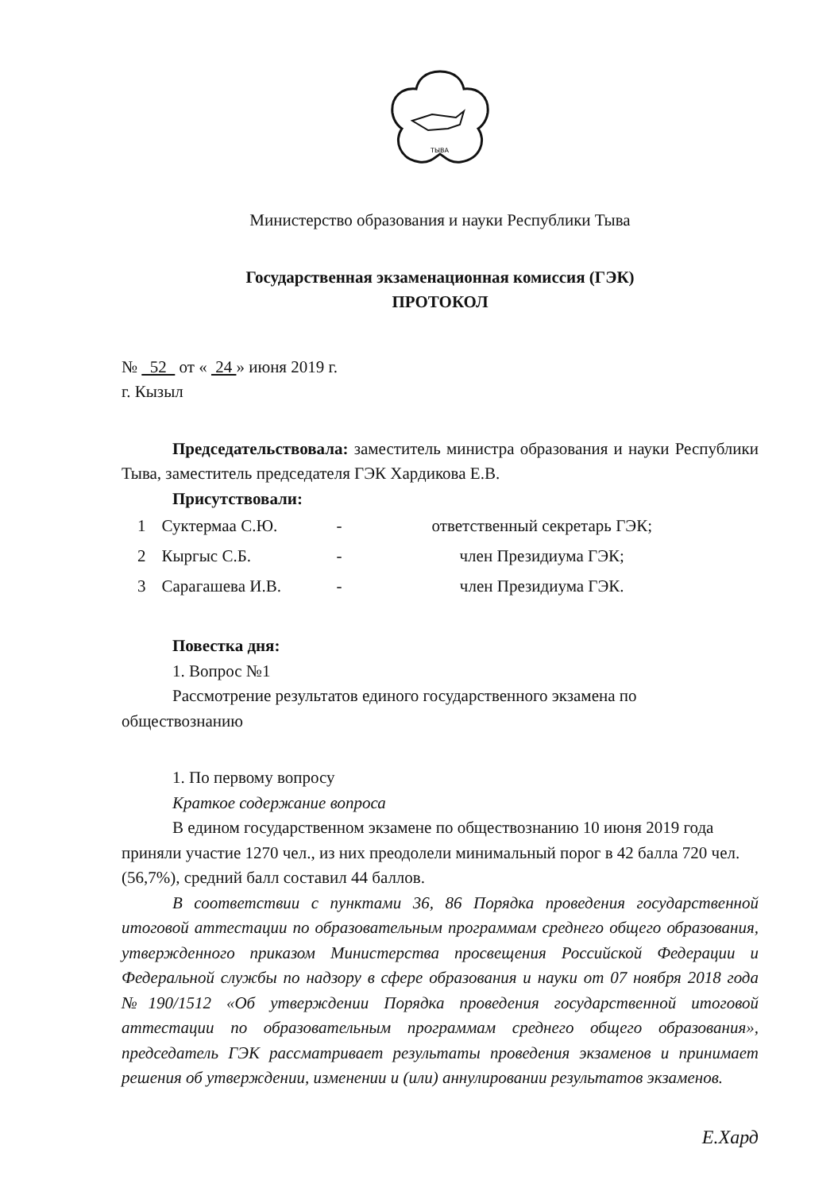ТЫВА
Министерство образования и науки Республики Тыва
Государственная экзаменационная комиссия (ГЭК)
ПРОТОКОЛ
№ 52 от « 24 » июня 2019 г.
г. Кызыл
Председательствовала: заместитель министра образования и науки Республики Тыва, заместитель председателя ГЭК Хардикова Е.В.
Присутствовали:
| 1 | Суктермаа С.Ю. | - | ответственный секретарь ГЭК; |
| 2 | Кыргыс С.Б. | - | член Президиума ГЭК; |
| 3 | Сарагашева И.В. | - | член Президиума ГЭК. |
Повестка дня:
1. Вопрос №1
Рассмотрение результатов единого государственного экзамена по обществознанию
1. По первому вопросу
Краткое содержание вопроса
В едином государственном экзамене по обществознанию 10 июня 2019 года приняли участие 1270 чел., из них преодолели минимальный порог в 42 балла 720 чел. (56,7%), средний балл составил 44 баллов.
В соответствии с пунктами 36, 86 Порядка проведения государственной итоговой аттестации по образовательным программам среднего общего образования, утвержденного приказом Министерства просвещения Российской Федерации и Федеральной службы по надзору в сфере образования и науки от 07 ноября 2018 года №190/1512 «Об утверждении Порядка проведения государственной итоговой аттестации по образовательным программам среднего общего образования», председатель ГЭК рассматривает результаты проведения экзаменов и принимает решения об утверждении, изменении и (или) аннулировании результатов экзаменов.
Е.Хард